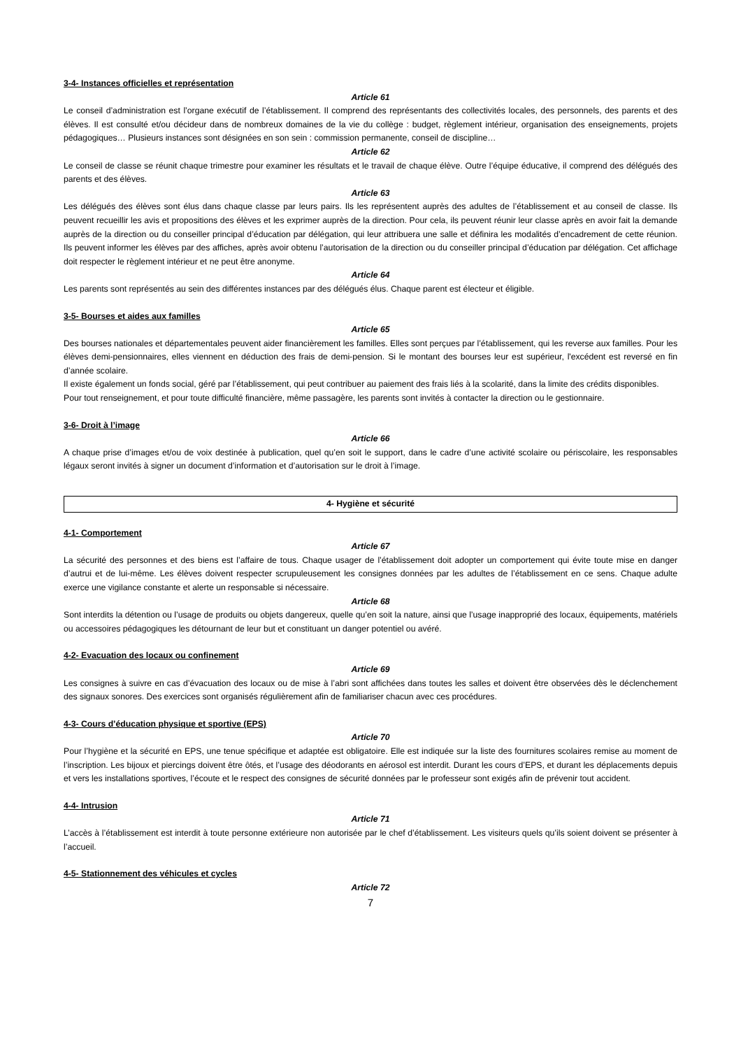3-4- Instances officielles et représentation
Article 61
Le conseil d’administration est l’organe exécutif de l’établissement. Il comprend des représentants des collectivités locales, des personnels, des parents et des élèves. Il est consulté et/ou décideur dans de nombreux domaines de la vie du collège : budget, règlement intérieur, organisation des enseignements, projets pédagogiques… Plusieurs instances sont désignées en son sein : commission permanente, conseil de discipline…
Article 62
Le conseil de classe se réunit chaque trimestre pour examiner les résultats et le travail de chaque élève. Outre l’équipe éducative, il comprend des délégués des parents et des élèves.
Article 63
Les délégués des élèves sont élus dans chaque classe par leurs pairs. Ils les représentent auprès des adultes de l’établissement et au conseil de classe. Ils peuvent recueillir les avis et propositions des élèves et les exprimer auprès de la direction. Pour cela, ils peuvent réunir leur classe après en avoir fait la demande auprès de la direction ou du conseiller principal d’éducation par délégation, qui leur attribuera une salle et définira les modalités d’encadrement de cette réunion. Ils peuvent informer les élèves par des affiches, après avoir obtenu l’autorisation de la direction ou du conseiller principal d’éducation par délégation. Cet affichage doit respecter le règlement intérieur et ne peut être anonyme.
Article 64
Les parents sont représentés au sein des différentes instances par des délégués élus. Chaque parent est électeur et éligible.
3-5- Bourses et aides aux familles
Article 65
Des bourses nationales et départementales peuvent aider financièrement les familles. Elles sont perçues par l’établissement, qui les reverse aux familles. Pour les élèves demi-pensionnaires, elles viennent en déduction des frais de demi-pension. Si le montant des bourses leur est supérieur, l'excédent est reversé en fin d’année scolaire.
Il existe également un fonds social, géré par l’établissement, qui peut contribuer au paiement des frais liés à la scolarité, dans la limite des crédits disponibles.
Pour tout renseignement, et pour toute difficulté financière, même passagère, les parents sont invités à contacter la direction ou le gestionnaire.
3-6- Droit à l’image
Article 66
A chaque prise d’images et/ou de voix destinée à publication, quel qu’en soit le support, dans le cadre d’une activité scolaire ou périscolaire, les responsables légaux seront invités à signer un document d’information et d’autorisation sur le droit à l’image.
4- Hygiène et sécurité
4-1- Comportement
Article 67
La sécurité des personnes et des biens est l’affaire de tous. Chaque usager de l’établissement doit adopter un comportement qui évite toute mise en danger d’autrui et de lui-même. Les élèves doivent respecter scrupuleusement les consignes données par les adultes de l’établissement en ce sens. Chaque adulte exerce une vigilance constante et alerte un responsable si nécessaire.
Article 68
Sont interdits la détention ou l’usage de produits ou objets dangereux, quelle qu’en soit la nature, ainsi que l’usage inapproprié des locaux, équipements, matériels ou accessoires pédagogiques les détournant de leur but et constituant un danger potentiel ou avéré.
4-2- Evacuation des locaux ou confinement
Article 69
Les consignes à suivre en cas d’évacuation des locaux ou de mise à l’abri sont affichées dans toutes les salles et doivent être observées dès le déclenchement des signaux sonores. Des exercices sont organisés régulièrement afin de familiariser chacun avec ces procédures.
4-3- Cours d’éducation physique et sportive (EPS)
Article 70
Pour l’hygiène et la sécurité en EPS, une tenue spécifique et adaptée est obligatoire. Elle est indiquée sur la liste des fournitures scolaires remise au moment de l’inscription. Les bijoux et piercings doivent être ôtés, et l’usage des déodorants en aérosol est interdit. Durant les cours d’EPS, et durant les déplacements depuis et vers les installations sportives, l’écoute et le respect des consignes de sécurité données par le professeur sont exigés afin de prévenir tout accident.
4-4- Intrusion
Article 71
L’accès à l’établissement est interdit à toute personne extérieure non autorisée par le chef d’établissement. Les visiteurs quels qu’ils soient doivent se présenter à l’accueil.
4-5- Stationnement des véhicules et cycles
Article 72
7